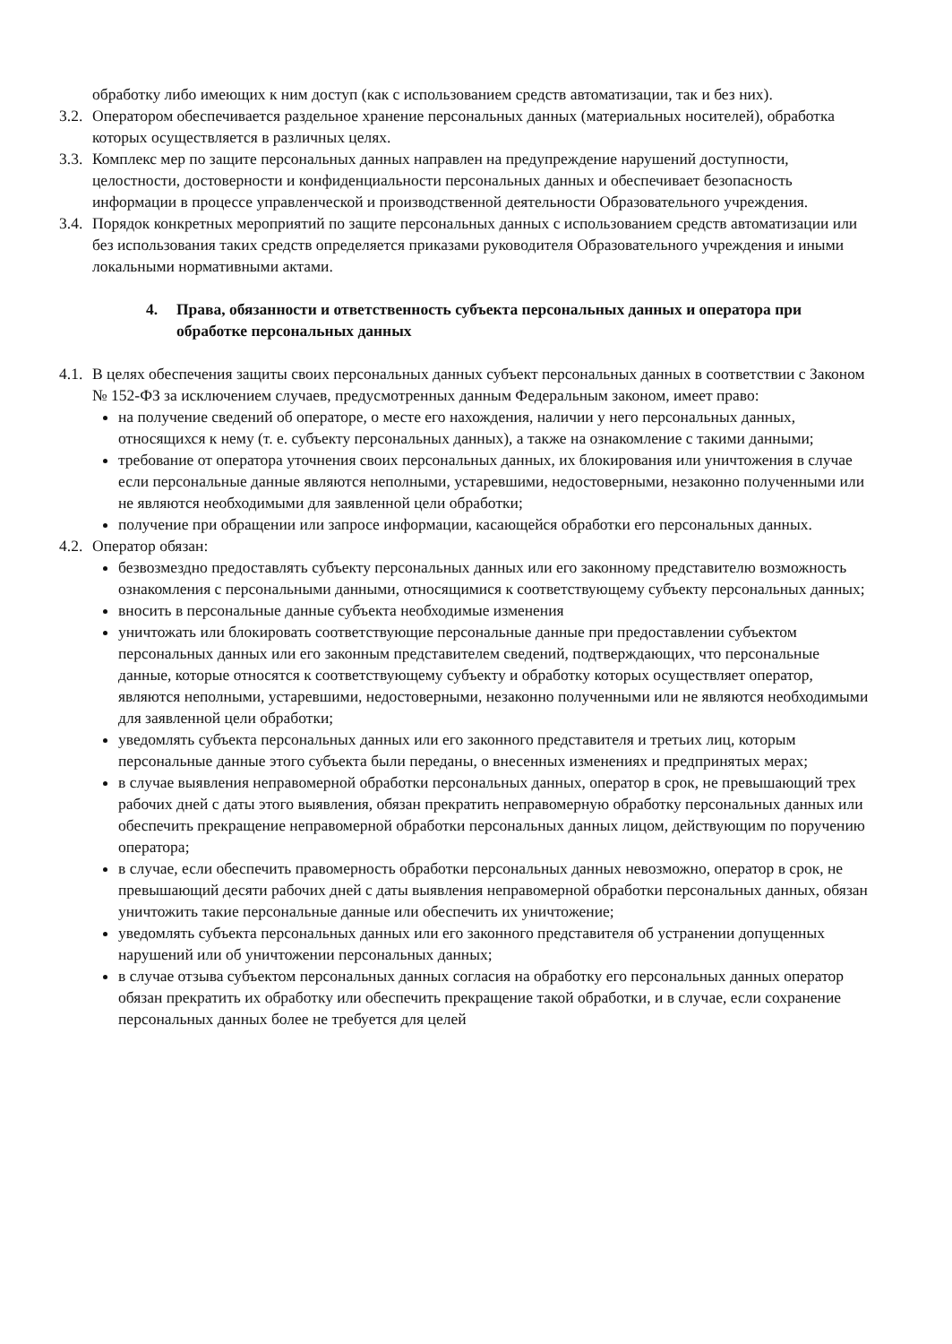обработку либо имеющих к ним доступ (как с использованием средств автоматизации, так и без них).
3.2.
Оператором обеспечивается раздельное хранение персональных данных (материальных носителей), обработка которых осуществляется в различных целях.
3.3.
Комплекс мер по защите персональных данных направлен на предупреждение нарушений доступности, целостности, достоверности и конфиденциальности персональных данных и обеспечивает безопасность информации в процессе управленческой и производственной деятельности Образовательного учреждения.
3.4.
Порядок конкретных мероприятий по защите персональных данных с использованием средств автоматизации или без использования таких средств определяется приказами руководителя Образовательного учреждения и иными локальными нормативными актами.
4. Права, обязанности и ответственность субъекта персональных данных и оператора при обработке персональных данных
4.1.
В целях обеспечения защиты своих персональных данных субъект персональных данных в соответствии с Законом № 152-ФЗ за исключением случаев, предусмотренных данным Федеральным законом, имеет право:
на получение сведений об операторе, о месте его нахождения, наличии у него персональных данных, относящихся к нему (т. е. субъекту персональных данных), а также на ознакомление с такими данными;
требование от оператора уточнения своих персональных данных, их блокирования или уничтожения в случае если персональные данные являются неполными, устаревшими, недостоверными, незаконно полученными или не являются необходимыми для заявленной цели обработки;
получение при обращении или запросе информации, касающейся обработки его персональных данных.
4.2.
Оператор обязан:
безвозмездно предоставлять субъекту персональных данных или его законному представителю возможность ознакомления с персональными данными, относящимися к соответствующему субъекту персональных данных;
вносить в персональные данные субъекта необходимые изменения
уничтожать или блокировать соответствующие персональные данные при предоставлении субъектом персональных данных или его законным представителем сведений, подтверждающих, что персональные данные, которые относятся к соответствующему субъекту и обработку которых осуществляет оператор, являются неполными, устаревшими, недостоверными, незаконно полученными или не являются необходимыми для заявленной цели обработки;
уведомлять субъекта персональных данных или его законного представителя и третьих лиц, которым персональные данные этого субъекта были переданы, о внесенных изменениях и предпринятых мерах;
в случае выявления неправомерной обработки персональных данных, оператор в срок, не превышающий трех рабочих дней с даты этого выявления, обязан прекратить неправомерную обработку персональных данных или обеспечить прекращение неправомерной обработки персональных данных лицом, действующим по поручению оператора;
в случае, если обеспечить правомерность обработки персональных данных невозможно, оператор в срок, не превышающий десяти рабочих дней с даты выявления неправомерной обработки персональных данных, обязан уничтожить такие персональные данные или обеспечить их уничтожение;
уведомлять субъекта персональных данных или его законного представителя об устранении допущенных нарушений или об уничтожении персональных данных;
в случае отзыва субъектом персональных данных согласия на обработку его персональных данных оператор обязан прекратить их обработку или обеспечить прекращение такой обработки, и в случае, если сохранение персональных данных более не требуется для целей